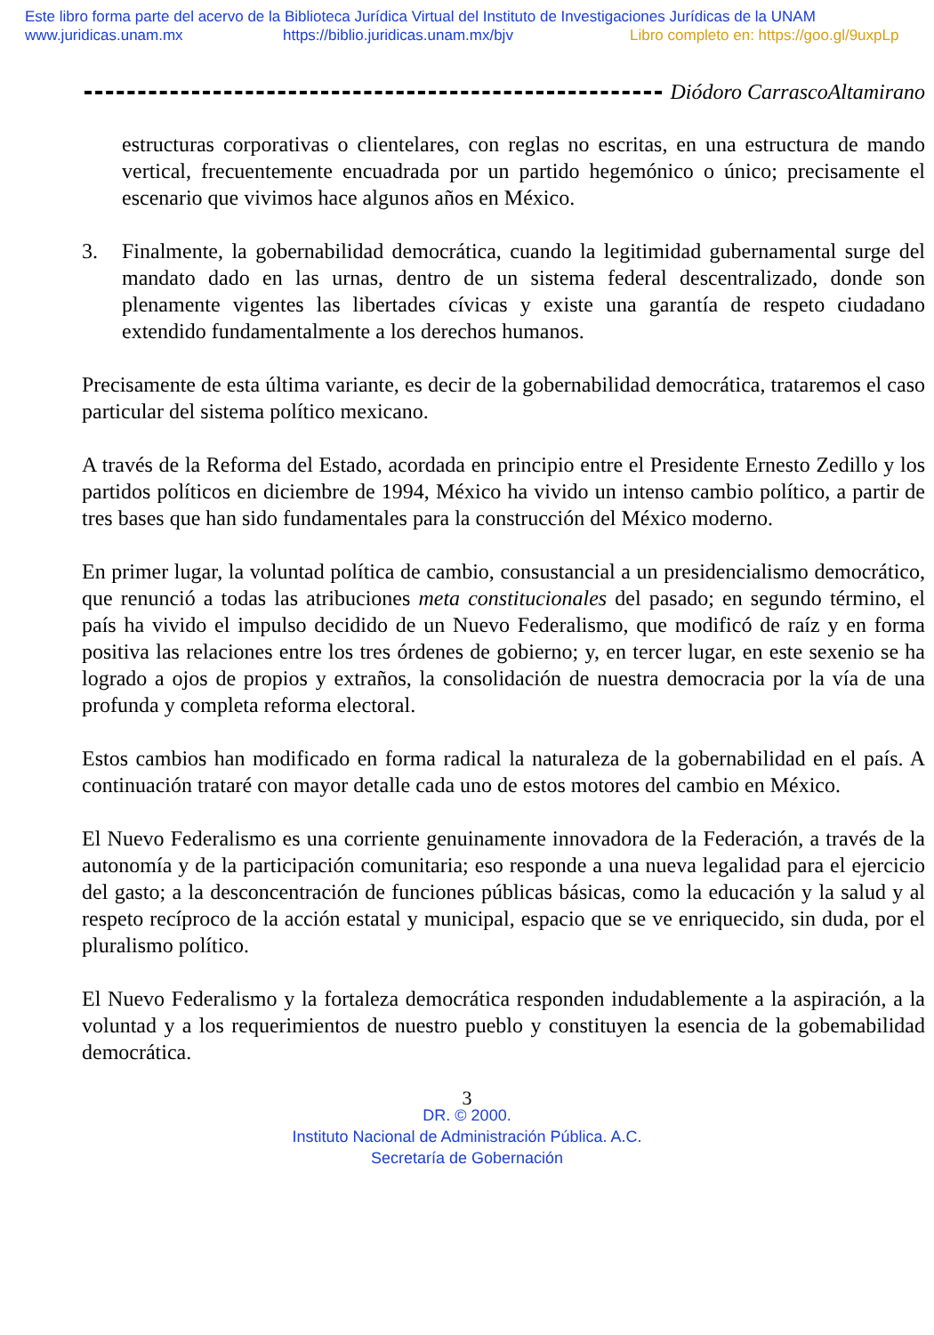Este libro forma parte del acervo de la Biblioteca Jurídica Virtual del Instituto de Investigaciones Jurídicas de la UNAM
www.juridicas.unam.mx https://biblio.juridicas.unam.mx/bjv Libro completo en: https://goo.gl/9uxpLp
Diódoro CarrascoAltamirano
estructuras corporativas o clientelares, con reglas no escritas, en una estructura de mando vertical, frecuentemente encuadrada por un partido hegemónico o único; precisamente el escenario que vivimos hace algunos años en México.
3. Finalmente, la gobernabilidad democrática, cuando la legitimidad gubernamental surge del mandato dado en las urnas, dentro de un sistema federal descentralizado, donde son plenamente vigentes las libertades cívicas y existe una garantía de respeto ciudadano extendido fundamentalmente a los derechos humanos.
Precisamente de esta última variante, es decir de la gobernabilidad democrática, trataremos el caso particular del sistema político mexicano.
A través de la Reforma del Estado, acordada en principio entre el Presidente Ernesto Zedillo y los partidos políticos en diciembre de 1994, México ha vivido un intenso cambio político, a partir de tres bases que han sido fundamentales para la construcción del México moderno.
En primer lugar, la voluntad política de cambio, consustancial a un presidencialismo democrático, que renunció a todas las atribuciones meta constitucionales del pasado; en segundo término, el país ha vivido el impulso decidido de un Nuevo Federalismo, que modificó de raíz y en forma positiva las relaciones entre los tres órdenes de gobierno; y, en tercer lugar, en este sexenio se ha logrado a ojos de propios y extraños, la consolidación de nuestra democracia por la vía de una profunda y completa reforma electoral.
Estos cambios han modificado en forma radical la naturaleza de la gobernabilidad en el país. A continuación trataré con mayor detalle cada uno de estos motores del cambio en México.
El Nuevo Federalismo es una corriente genuinamente innovadora de la Federación, a través de la autonomía y de la participación comunitaria; eso responde a una nueva legalidad para el ejercicio del gasto; a la desconcentración de funciones públicas básicas, como la educación y la salud y al respeto recíproco de la acción estatal y municipal, espacio que se ve enriquecido, sin duda, por el pluralismo político.
El Nuevo Federalismo y la fortaleza democrática responden indudablemente a la aspiración, a la voluntad y a los requerimientos de nuestro pueblo y constituyen la esencia de la gobemabilidad democrática.
3
DR. © 2000.
Instituto Nacional de Administración Pública. A.C.
Secretaría de Gobernación